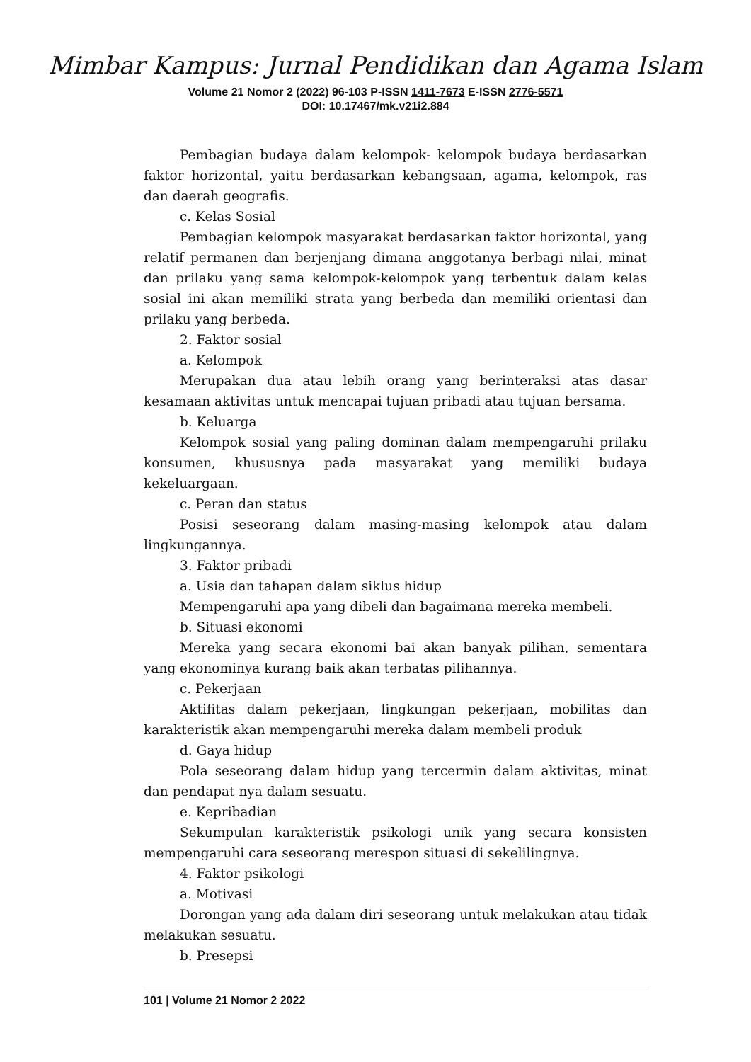Mimbar Kampus: Jurnal Pendidikan dan Agama Islam
Volume 21 Nomor 2 (2022) 96-103 P-ISSN 1411-7673 E-ISSN 2776-5571
DOI: 10.17467/mk.v21i2.884
Pembagian budaya dalam kelompok- kelompok budaya berdasarkan faktor horizontal, yaitu berdasarkan kebangsaan, agama, kelompok, ras dan daerah geografis.
c. Kelas Sosial
Pembagian kelompok masyarakat berdasarkan faktor horizontal, yang relatif permanen dan berjenjang dimana anggotanya berbagi nilai, minat dan prilaku yang sama kelompok-kelompok yang terbentuk dalam kelas sosial ini akan memiliki strata yang berbeda dan memiliki orientasi dan prilaku yang berbeda.
2. Faktor sosial
a. Kelompok
Merupakan dua atau lebih orang yang berinteraksi atas dasar kesamaan aktivitas untuk mencapai tujuan pribadi atau tujuan bersama.
b. Keluarga
Kelompok sosial yang paling dominan dalam mempengaruhi prilaku konsumen, khususnya pada masyarakat yang memiliki budaya kekeluargaan.
c. Peran dan status
Posisi seseorang dalam masing-masing kelompok atau dalam lingkungannya.
3. Faktor pribadi
a. Usia dan tahapan dalam siklus hidup
Mempengaruhi apa yang dibeli dan bagaimana mereka membeli.
b. Situasi ekonomi
Mereka yang secara ekonomi bai akan banyak pilihan, sementara yang ekonominya kurang baik akan terbatas pilihannya.
c. Pekerjaan
Aktifitas dalam pekerjaan, lingkungan pekerjaan, mobilitas dan karakteristik akan mempengaruhi mereka dalam membeli produk
d. Gaya hidup
Pola seseorang dalam hidup yang tercermin dalam aktivitas, minat dan pendapat nya dalam sesuatu.
e. Kepribadian
Sekumpulan karakteristik psikologi unik yang secara konsisten mempengaruhi cara seseorang merespon situasi di sekelilingnya.
4. Faktor psikologi
a. Motivasi
Dorongan yang ada dalam diri seseorang untuk melakukan atau tidak melakukan sesuatu.
b. Presepsi
101 | Volume 21 Nomor 2 2022